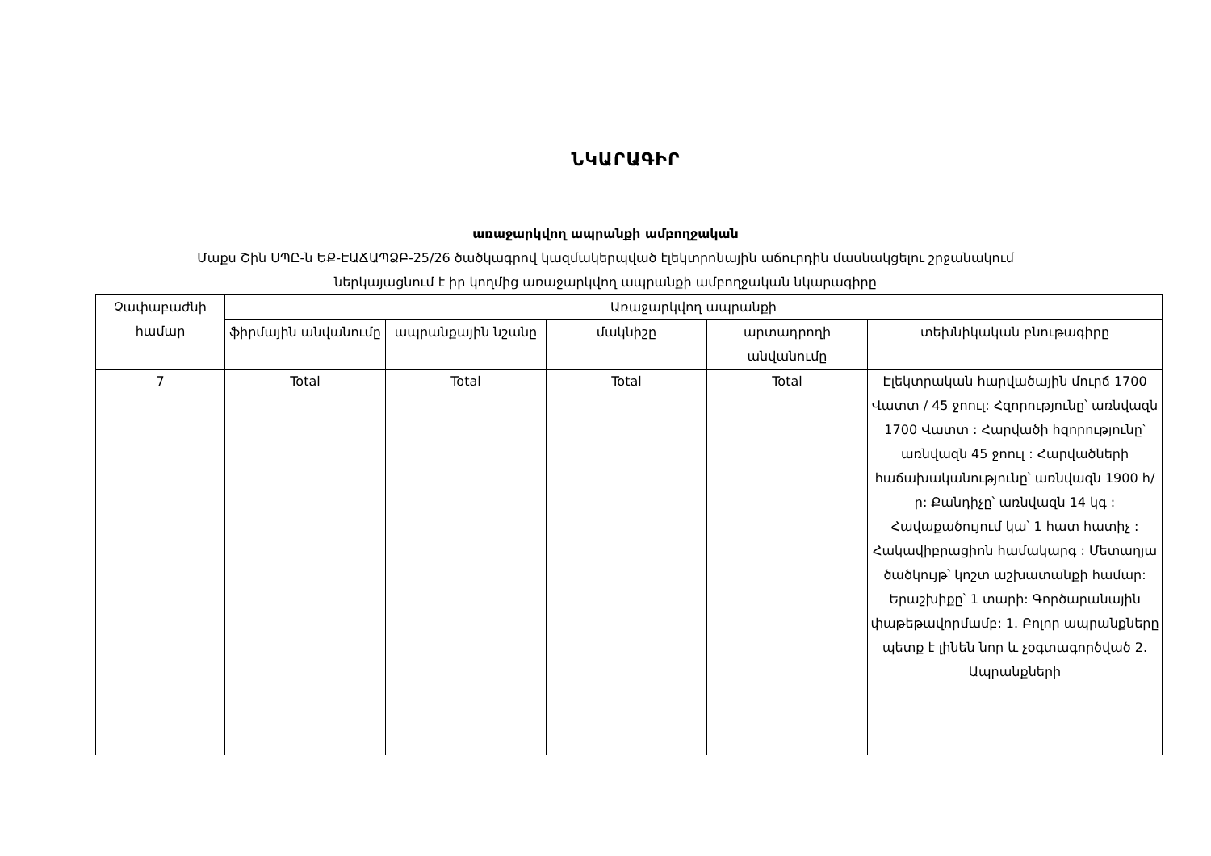ՆԿԱՐԱԳԻՐ
առաջարկվող ապրանքի ամբողջական
Մաքս Շին ՍՊԸ-ն ԵՔ-ԷԱՃԱՊՁԲ-25/26 ծածկագրով կազմակերպված էլեկտրոնային աճուրդին մասնակցելու շրջանակում
ներկայացնում է իր կողմից առաջարկվող ապրանքի ամբողջական նկարագիրը
| Չափաբաժնի համար | Առաջարկվող ապրանքի | | | | |
| --- | --- | --- | --- | --- | --- |
| | ֆիրմային անվանումը | ապրանքային նշանը | մակնիշը | արտադրողի անվանումը | տեխնիկական բնութագիրը |
| 7 | Total | Total | Total | Total | Էլեկտրական հարվածային մուրճ 1700 Վատտ / 45 ջոուլ: Հզորությունը՝ առնվազն 1700 Վատտ : Հարվածի հզորությունը՝ առնվազն 45 ջոուլ : Հարվածների հաճախականությունը՝ առնվազն 1900 հ/ր: Քանդիչը՝ առնվազն 14 կգ : Հավաքածույում կա՝ 1 հատ հատիչ : Հակավիբրացիոն համակարգ : Մետաղյա ծածկույթ՝ կոշտ աշխատանքի համար: Երաշխիքը՝ 1 տարի: Գործարանային փաթեթավորմամբ: 1. Բոլոր ապրանքները պետք է լինեն նոր և չօգտագործված 2. Ապրանքների |